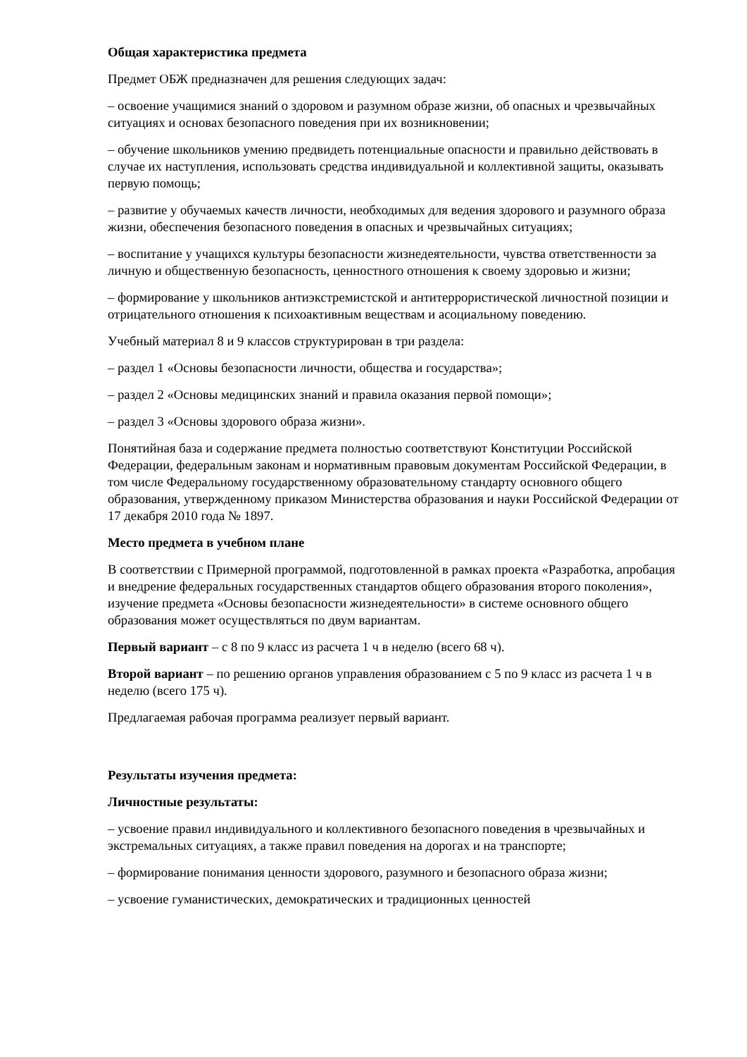Общая характеристика предмета
Предмет ОБЖ предназначен для решения следующих задач:
– освоение учащимися знаний о здоровом и разумном образе жизни, об опасных и чрезвычайных ситуациях и основах безопасного поведения при их возникновении;
– обучение школьников умению предвидеть потенциальные опасности и правильно действовать в случае их наступления, использовать средства индивидуальной и коллективной защиты, оказывать первую помощь;
– развитие у обучаемых качеств личности, необходимых для ведения здорового и разумного образа жизни, обеспечения безопасного поведения в опасных и чрезвычайных ситуациях;
– воспитание у учащихся культуры безопасности жизнедеятельности, чувства ответственности за личную и общественную безопасность, ценностного отношения к своему здоровью и жизни;
– формирование у школьников антиэкстремистской и антитеррористической личностной позиции и отрицательного отношения к психоактивным веществам и асоциальному поведению.
Учебный материал 8 и 9 классов структурирован в три раздела:
– раздел 1 «Основы безопасности личности, общества и государства»;
– раздел 2 «Основы медицинских знаний и правила оказания первой помощи»;
– раздел 3 «Основы здорового образа жизни».
Понятийная база и содержание предмета полностью соответствуют Конституции Российской Федерации, федеральным законам и нормативным правовым документам Российской Федерации, в том числе Федеральному государственному образовательному стандарту основного общего образования, утвержденному приказом Министерства образования и науки Российской Федерации от 17 декабря 2010 года № 1897.
Место предмета в учебном плане
В соответствии с Примерной программой, подготовленной в рамках проекта «Разработка, апробация и внедрение федеральных государственных стандартов общего образования второго поколения», изучение предмета «Основы безопасности жизнедеятельности» в системе основного общего образования может осуществляться по двум вариантам.
Первый вариант – с 8 по 9 класс из расчета 1 ч в неделю (всего 68 ч).
Второй вариант – по решению органов управления образованием с 5 по 9 класс из расчета 1 ч в неделю (всего 175 ч).
Предлагаемая рабочая программа реализует первый вариант.
Результаты изучения предмета:
Личностные результаты:
– усвоение правил индивидуального и коллективного безопасного поведения в чрезвычайных и экстремальных ситуациях, а также правил поведения на дорогах и на транспорте;
– формирование понимания ценности здорового, разумного и безопасного образа жизни;
– усвоение гуманистических, демократических и традиционных ценностей